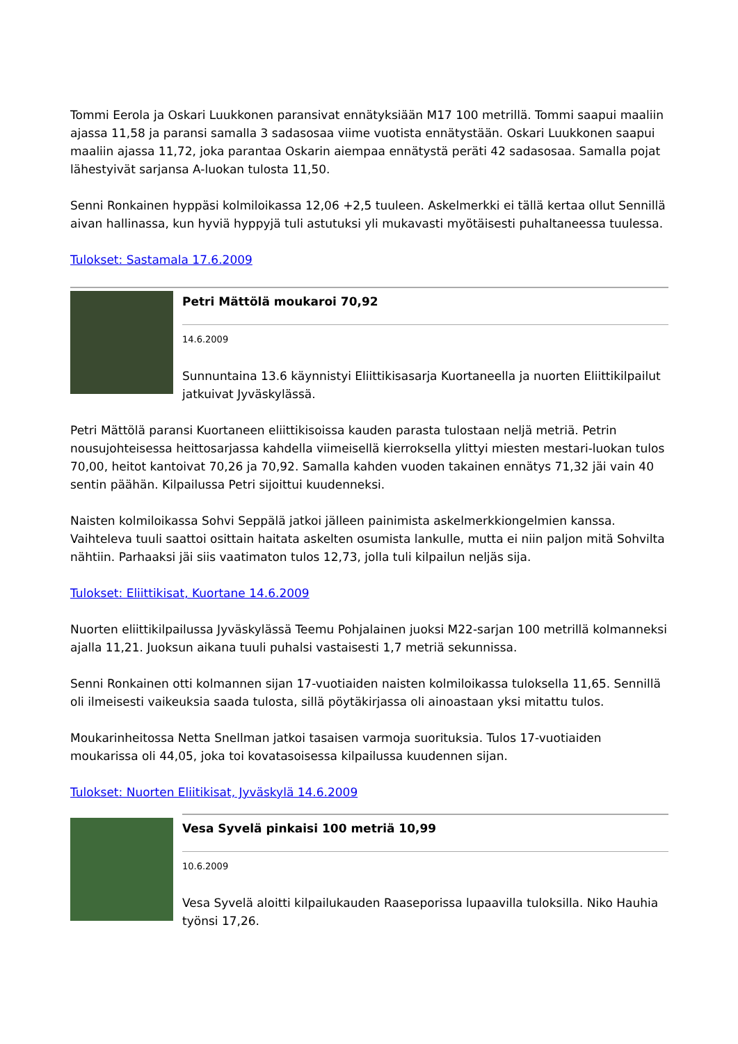Tommi Eerola ja Oskari Luukkonen paransivat ennätyksiään M17 100 metrillä. Tommi saapui maaliin ajassa 11,58 ja paransi samalla 3 sadasosaa viime vuotista ennätystään. Oskari Luukkonen saapui maaliin ajassa 11,72, joka parantaa Oskarin aiempaa ennätystä peräti 42 sadasosaa. Samalla pojat lähestyivät sarjansa A-luokan tulosta 11,50.
Senni Ronkainen hyppäsi kolmiloikassa 12,06 +2,5 tuuleen. Askelmerkki ei tällä kertaa ollut Sennillä aivan hallinassa, kun hyviä hyppyjä tuli astutuksi yli mukavasti myötäisesti puhaltaneessa tuulessa.
Tulokset: Sastamala 17.6.2009
Petri Mättölä moukaroi 70,92
14.6.2009
Sunnuntaina 13.6 käynnistyi Eliittikisasarja Kuortaneella ja nuorten Eliittikilpailut jatkuivat Jyväskylässä.
Petri Mättölä paransi Kuortaneen eliittikisoissa kauden parasta tulostaan neljä metriä. Petrin nousujohteisessa heittosarjassa kahdella viimeisellä kierroksella ylittyi miesten mestari-luokan tulos 70,00, heitot kantoivat 70,26 ja 70,92. Samalla kahden vuoden takainen ennätys 71,32 jäi vain 40 sentin päähän. Kilpailussa Petri sijoittui kuudenneksi.
Naisten kolmiloikassa Sohvi Seppälä jatkoi jälleen painimista askelmerkkiongelmien kanssa. Vaihteleva tuuli saattoi osittain haitata askelten osumista lankulle, mutta ei niin paljon mitä Sohvilta nähtiin. Parhaaksi jäi siis vaatimaton tulos 12,73, jolla tuli kilpailun neljäs sija.
Tulokset: Eliittikisat, Kuortane 14.6.2009
Nuorten eliittikilpailussa Jyväskylässä Teemu Pohjalainen juoksi M22-sarjan 100 metrillä kolmanneksi ajalla 11,21. Juoksun aikana tuuli puhalsi vastaisesti 1,7 metriä sekunnissa.
Senni Ronkainen otti kolmannen sijan 17-vuotiaiden naisten kolmiloikassa tuloksella 11,65. Sennillä oli ilmeisesti vaikeuksia saada tulosta, sillä pöytäkirjassa oli ainoastaan yksi mitattu tulos.
Moukarinheitossa Netta Snellman jatkoi tasaisen varmoja suorituksia. Tulos 17-vuotiaiden moukarissa oli 44,05, joka toi kovatasoisessa kilpailussa kuudennen sijan.
Tulokset: Nuorten Eliitikisat, Jyväskylä 14.6.2009
Vesa Syvelä pinkaisi 100 metriä 10,99
10.6.2009
Vesa Syvelä aloitti kilpailukauden Raaseporissa lupaavilla tuloksilla. Niko Hauhia työnsi 17,26.